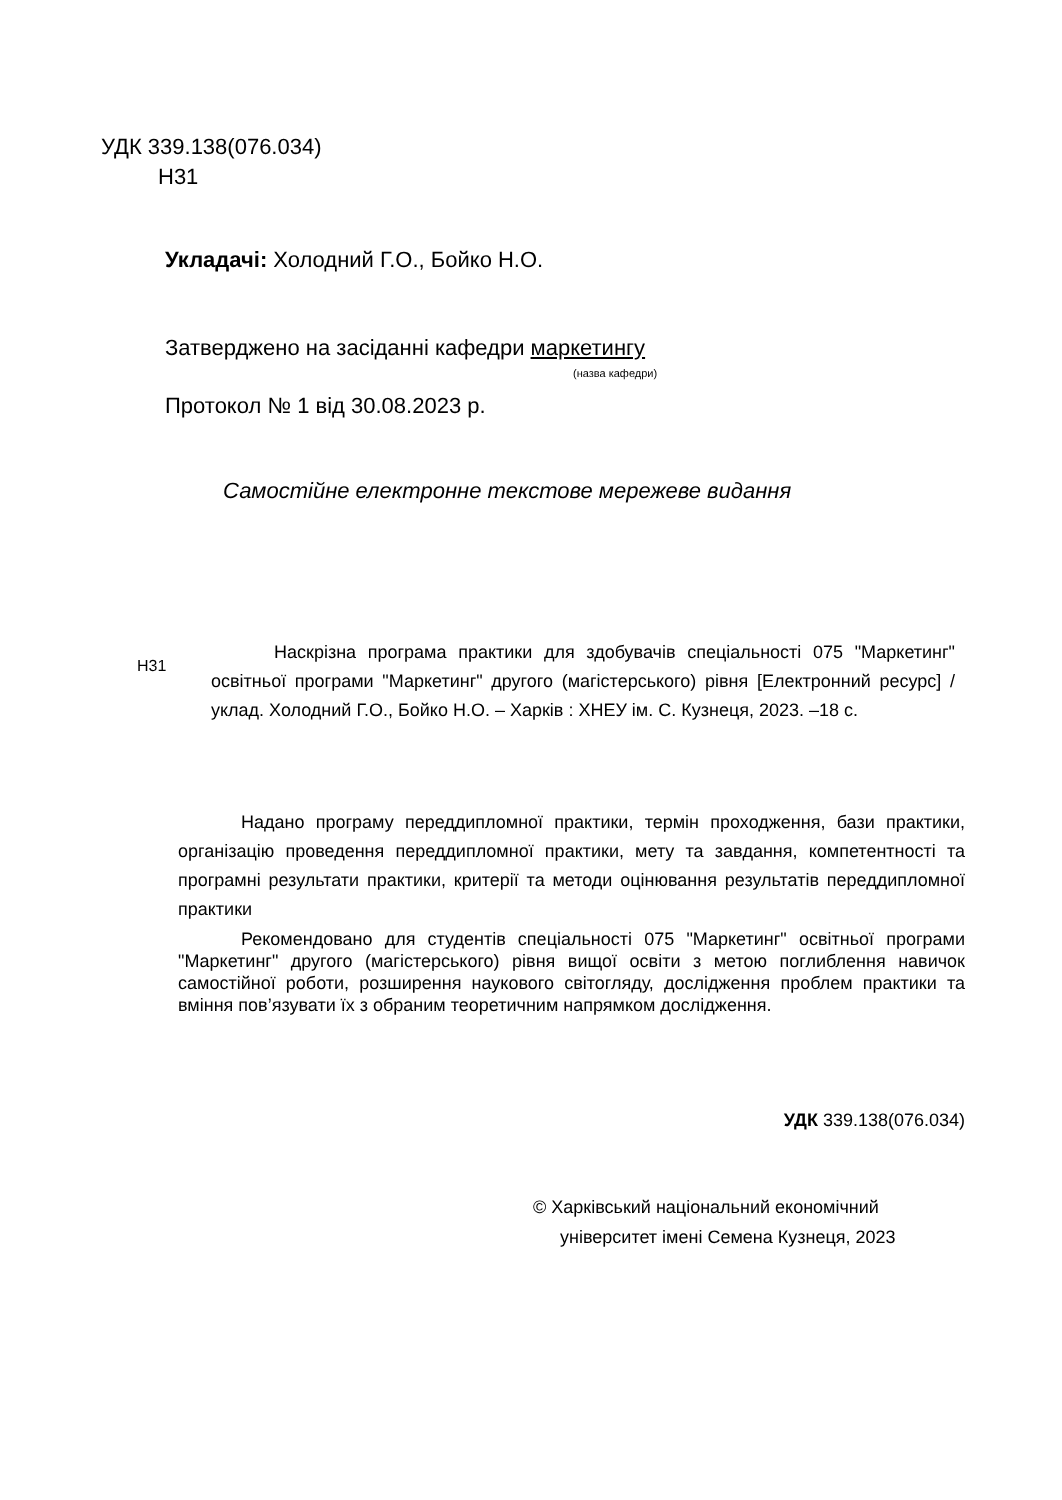УДК 339.138(076.034)
Н31
Укладачі: Холодний Г.О., Бойко Н.О.
Затверджено на засіданні кафедри маркетингу
(назва кафедри)
Протокол № 1 від 30.08.2023 р.
Самостійне електронне текстове мережеве видання
Н31
Наскрізна програма практики для здобувачів спеціальності 075 "Маркетинг" освітньої програми "Маркетинг" другого (магістерського) рівня [Електронний ресурс] / уклад. Холодний Г.О., Бойко Н.О. – Харків : ХНЕУ ім. С. Кузнеця, 2023. –18 с.
Надано програму переддипломної практики, термін проходження, бази практики, організацію проведення переддипломної практики, мету та завдання, компетентності та програмні результати практики, критерії та методи оцінювання результатів переддипломної практики
Рекомендовано для студентів спеціальності 075 "Маркетинг" освітньої програми "Маркетинг" другого (магістерського) рівня вищої освіти з метою поглиблення навичок самостійної роботи, розширення наукового світогляду, дослідження проблем практики та вміння пов’язувати їх з обраним теоретичним напрямком дослідження.
УДК 339.138(076.034)
© Харківський національний економічний
університет імені Семена Кузнеця, 2023